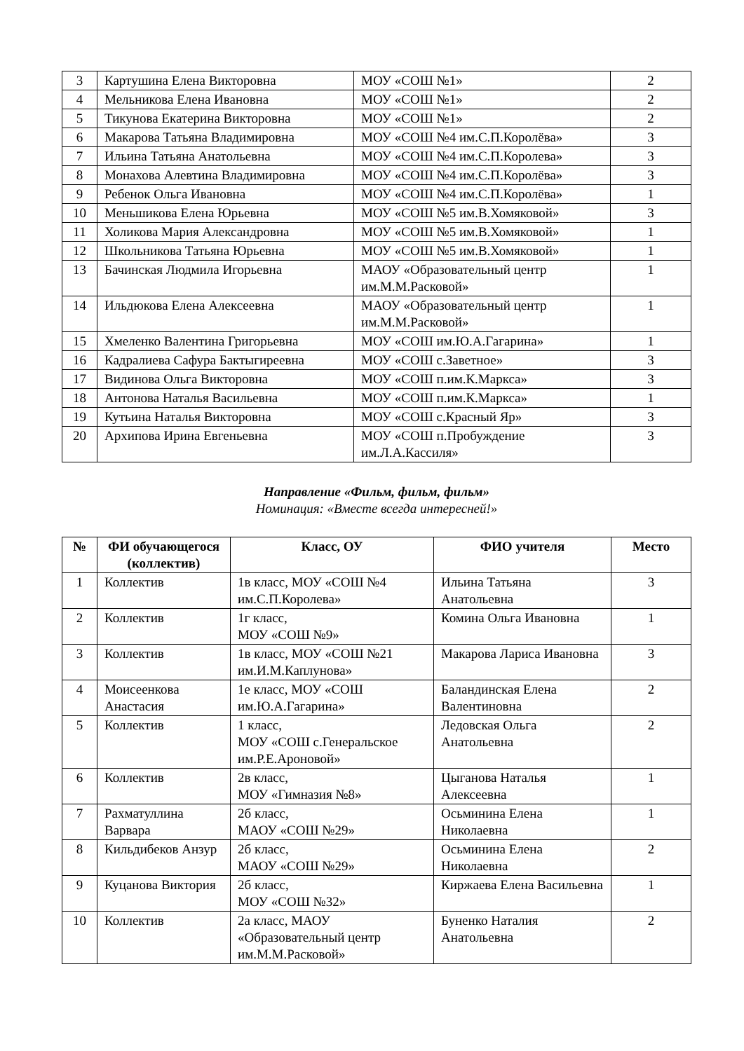| 3 | Картушина Елена Викторовна | МОУ «СОШ №1» | 2 |
| 4 | Мельникова Елена Ивановна | МОУ «СОШ №1» | 2 |
| 5 | Тикунова Екатерина Викторовна | МОУ «СОШ №1» | 2 |
| 6 | Макарова Татьяна Владимировна | МОУ «СОШ №4 им.С.П.Королёва» | 3 |
| 7 | Ильина Татьяна Анатольевна | МОУ «СОШ №4 им.С.П.Королева» | 3 |
| 8 | Монахова Алевтина Владимировна | МОУ «СОШ №4 им.С.П.Королёва» | 3 |
| 9 | Ребенок Ольга Ивановна | МОУ «СОШ №4 им.С.П.Королёва» | 1 |
| 10 | Меньшикова Елена Юрьевна | МОУ «СОШ №5 им.В.Хомяковой» | 3 |
| 11 | Холикова Мария Александровна | МОУ «СОШ №5 им.В.Хомяковой» | 1 |
| 12 | Школьникова Татьяна Юрьевна | МОУ «СОШ №5 им.В.Хомяковой» | 1 |
| 13 | Бачинская Людмила Игорьевна | МАОУ «Образовательный центр им.М.М.Расковой» | 1 |
| 14 | Ильдюкова Елена Алексеевна | МАОУ «Образовательный центр им.М.М.Расковой» | 1 |
| 15 | Хмеленко Валентина Григорьевна | МОУ «СОШ им.Ю.А.Гагарина» | 1 |
| 16 | Кадралиева Сафура Бактыгиреевна | МОУ «СОШ с.Заветное» | 3 |
| 17 | Видинова Ольга Викторовна | МОУ «СОШ п.им.К.Маркса» | 3 |
| 18 | Антонова Наталья Васильевна | МОУ «СОШ п.им.К.Маркса» | 1 |
| 19 | Кутьина Наталья Викторовна | МОУ «СОШ с.Красный Яр» | 3 |
| 20 | Архипова Ирина Евгеньевна | МОУ «СОШ п.Пробуждение им.Л.А.Кассиля» | 3 |
Направление «Фильм, фильм, фильм»
Номинация: «Вместе всегда интересней!»
| № | ФИ обучающегося (коллектив) | Класс, ОУ | ФИО учителя | Место |
| --- | --- | --- | --- | --- |
| 1 | Коллектив | 1в класс, МОУ «СОШ №4 им.С.П.Королева» | Ильина Татьяна Анатольевна | 3 |
| 2 | Коллектив | 1г класс, МОУ «СОШ №9» | Комина Ольга Ивановна | 1 |
| 3 | Коллектив | 1в класс, МОУ «СОШ №21 им.И.М.Каплунова» | Макарова Лариса Ивановна | 3 |
| 4 | Моисеенкова Анастасия | 1е класс, МОУ «СОШ им.Ю.А.Гагарина» | Баландинская Елена Валентиновна | 2 |
| 5 | Коллектив | 1 класс, МОУ «СОШ с.Генеральское им.Р.Е.Ароновой» | Ледовская Ольга Анатольевна | 2 |
| 6 | Коллектив | 2в класс, МОУ «Гимназия №8» | Цыганова Наталья Алексеевна | 1 |
| 7 | Рахматуллина Варвара | 2б класс, МАОУ «СОШ №29» | Осьминина Елена Николаевна | 1 |
| 8 | Кильдибеков Анзур | 2б класс, МАОУ «СОШ №29» | Осьминина Елена Николаевна | 2 |
| 9 | Куцанова Виктория | 2б класс, МОУ «СОШ №32» | Киржаева Елена Васильевна | 1 |
| 10 | Коллектив | 2а класс, МАОУ «Образовательный центр им.М.М.Расковой» | Буненко Наталия Анатольевна | 2 |